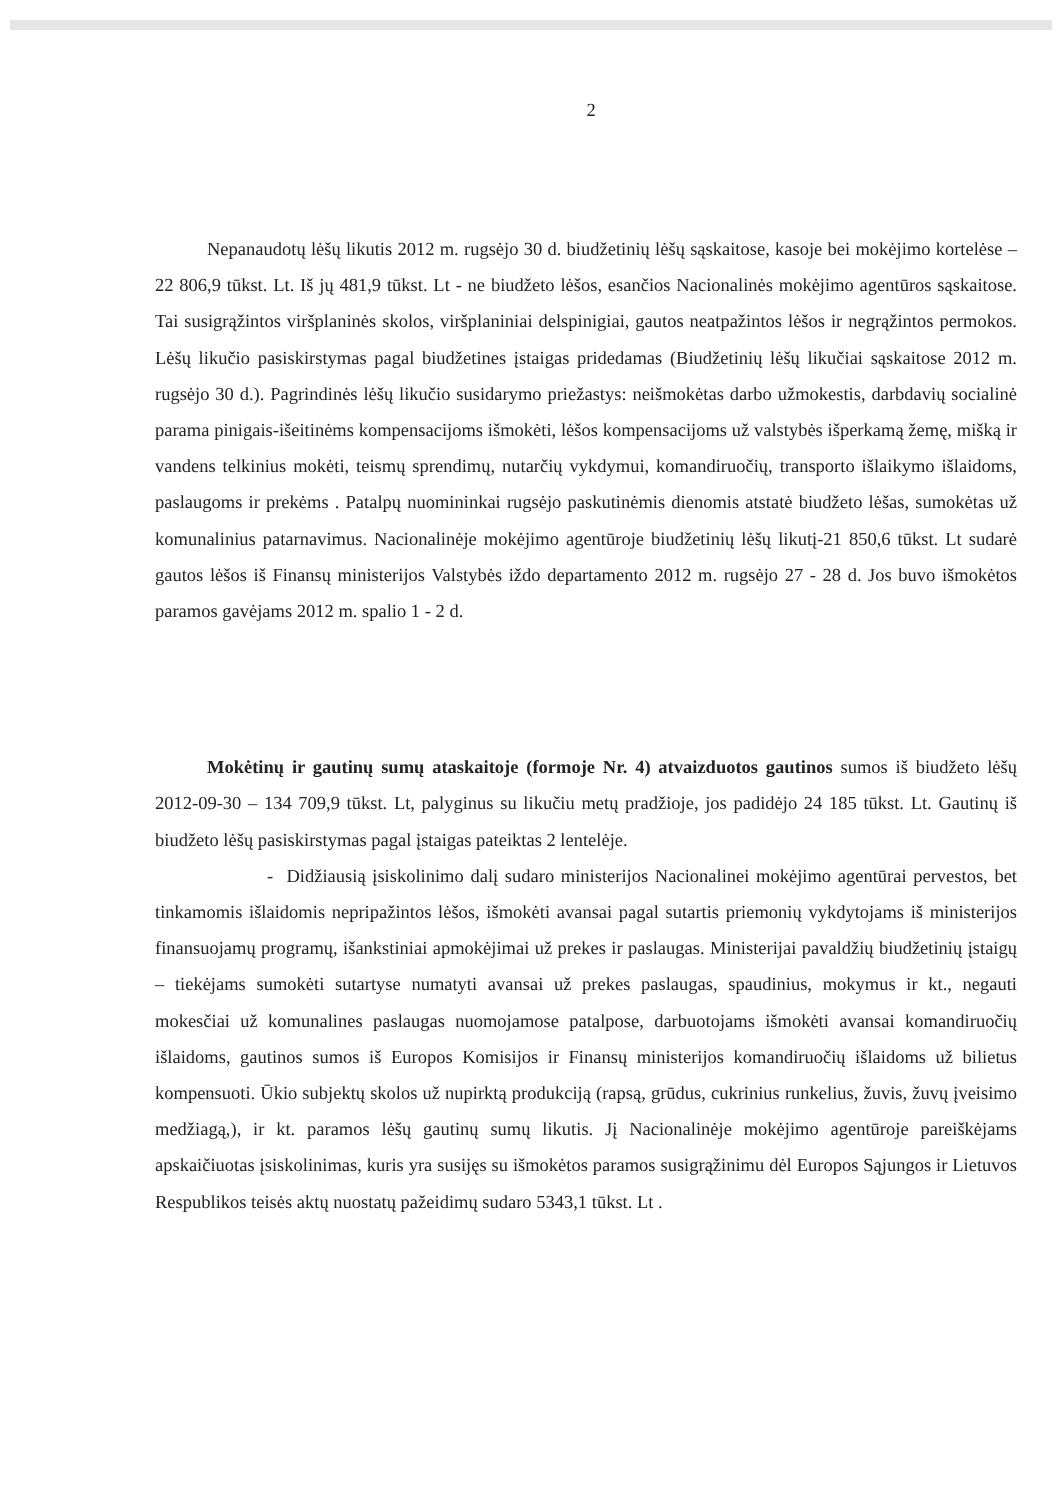2
Nepanaudotų lėšų likutis 2012 m. rugsėjo 30 d. biudžetinių lėšų sąskaitose, kasoje bei mokėjimo kortelėse – 22 806,9 tūkst. Lt. Iš jų 481,9 tūkst. Lt - ne biudžeto lėšos, esančios Nacionalinės mokėjimo agentūros sąskaitose. Tai susigrąžintos viršplaninės skolos, viršplaniniai delspinigiai, gautos neatpažintos lėšos ir negrąžintos permokos. Lėšų likučio pasiskirstymas pagal biudžetines įstaigas pridedamas (Biudžetinių lėšų likučiai sąskaitose 2012 m. rugsėjo 30 d.). Pagrindinės lėšų likučio susidarymo priežastys: neišmokėtas darbo užmokestis, darbdavių socialinė parama pinigais-išeitinėms kompensacijoms išmokėti, lėšos kompensacijoms už valstybės išperkamą žemę, mišką ir vandens telkinius mokėti, teismų sprendimų, nutarčių vykdymui, komandiruočių, transporto išlaikymo išlaidoms, paslaugoms ir prekėms . Patalpų nuomininkai rugsėjo paskutinėmis dienomis atstatė biudžeto lėšas, sumokėtas už komunalinius patarnavimus. Nacionalinėje mokėjimo agentūroje biudžetinių lėšų likutį-21 850,6 tūkst. Lt sudarė gautos lėšos iš Finansų ministerijos Valstybės iždo departamento 2012 m. rugsėjo 27 - 28 d. Jos buvo išmokėtos paramos gavėjams 2012 m. spalio 1 - 2 d.
Mokėtinų ir gautinų sumų ataskaitoje (formoje Nr. 4) atvaizduotos gautinos sumos iš biudžeto lėšų 2012-09-30 – 134 709,9 tūkst. Lt, palyginus su likučiu metų pradžioje, jos padidėjo 24 185 tūkst. Lt. Gautinų iš biudžeto lėšų pasiskirstymas pagal įstaigas pateiktas 2 lentelėje.
- Didžiausią įsiskolinimo dalį sudaro ministerijos Nacionalinei mokėjimo agentūrai pervestos, bet tinkamomis išlaidomis nepripažintos lėšos, išmokėti avansai pagal sutartis priemonių vykdytojams iš ministerijos finansuojamų programų, išankstiniai apmokėjimai už prekes ir paslaugas. Ministerijai pavaldžių biudžetinių įstaigų – tiekėjams sumokėti sutartyse numatyti avansai už prekes paslaugas, spaudinius, mokymus ir kt., negauti mokesčiai už komunalines paslaugas nuomojamose patalpose, darbuotojams išmokėti avansai komandiruočių išlaidoms, gautinos sumos iš Europos Komisijos ir Finansų ministerijos komandiruočių išlaidoms už bilietus kompensuoti. Ūkio subjektų skolos už nupirktą produkciją (rapsą, grūdus, cukrinius runkelius, žuvis, žuvų įveisimo medžiagą,), ir kt. paramos lėšų gautinų sumų likutis. Jį Nacionalinėje mokėjimo agentūroje pareiškėjams apskaičiuotas įsiskolinimas, kuris yra susijęs su išmokėtos paramos susigrąžinimu dėl Europos Sąjungos ir Lietuvos Respublikos teisės aktų nuostatų pažeidimų sudaro 5343,1 tūkst. Lt .